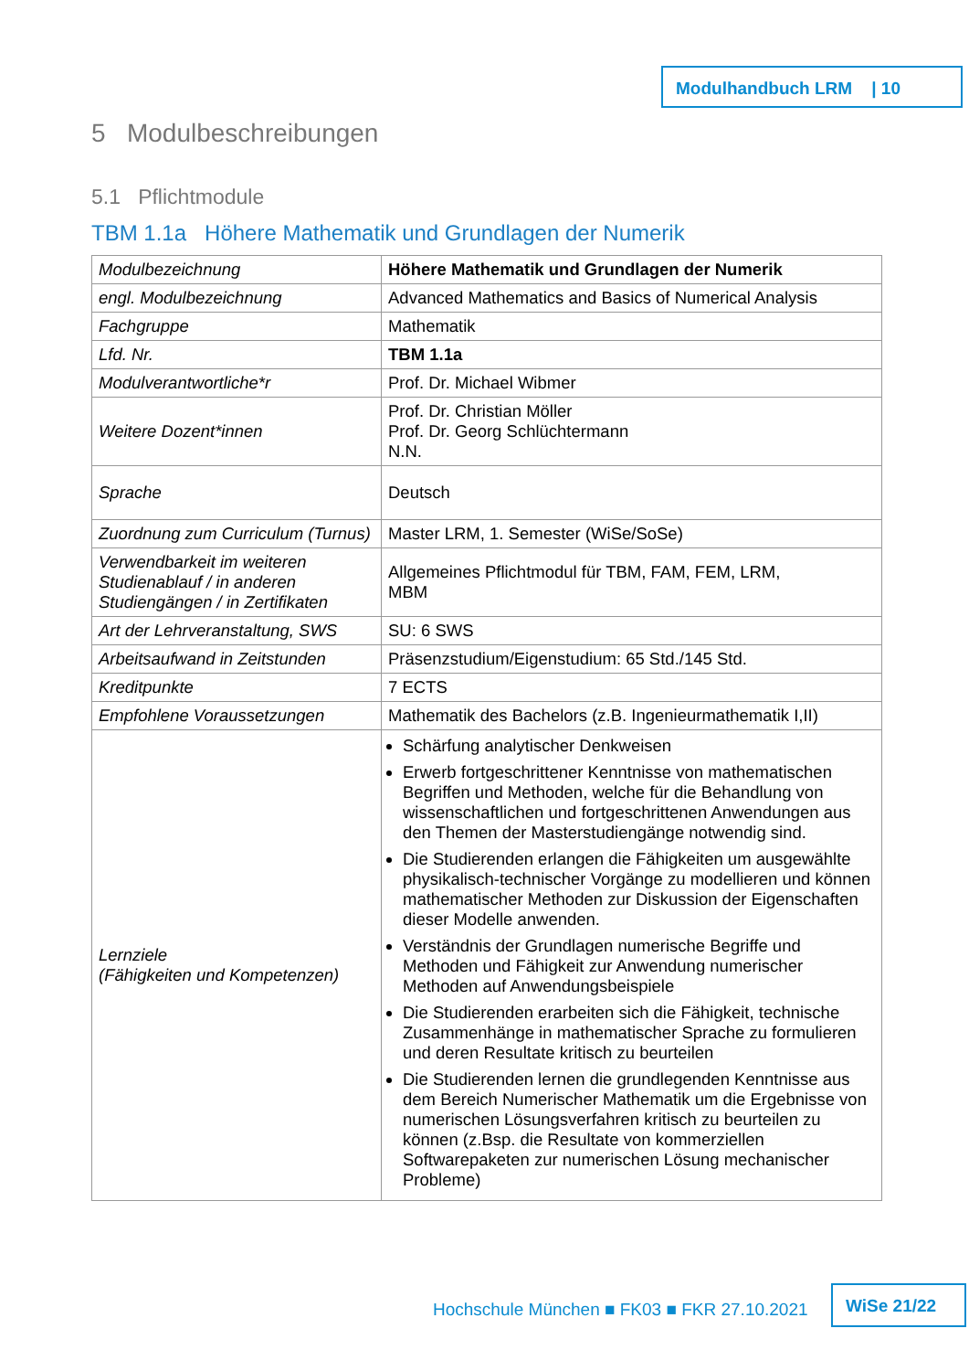Modulhandbuch LRM | 10
5 Modulbeschreibungen
5.1 Pflichtmodule
TBM 1.1a Höhere Mathematik und Grundlagen der Numerik
| Modulbezeichnung | Höhere Mathematik und Grundlagen der Numerik |
| engl. Modulbezeichnung | Advanced Mathematics and Basics of Numerical Analysis |
| Fachgruppe | Mathematik |
| Lfd. Nr. | TBM 1.1a |
| Modulverantwortliche*r | Prof. Dr. Michael Wibmer |
| Weitere Dozent*innen | Prof. Dr. Christian Möller Prof. Dr. Georg Schlüchtermann N.N. |
| Sprache | Deutsch |
| Zuordnung zum Curriculum (Turnus) | Master LRM, 1. Semester (WiSe/SoSe) |
| Verwendbarkeit im weiteren Studienablauf / in anderen Studiengängen / in Zertifikaten | Allgemeines Pflichtmodul für TBM, FAM, FEM, LRM, MBM |
| Art der Lehrveranstaltung, SWS | SU: 6 SWS |
| Arbeitsaufwand in Zeitstunden | Präsenzstudium/Eigenstudium: 65 Std./145 Std. |
| Kreditpunkte | 7 ECTS |
| Empfohlene Voraussetzungen | Mathematik des Bachelors (z.B. Ingenieurmathematik I,II) |
| Lernziele (Fähigkeiten und Kompetenzen) | Schärfung analytischer Denkweisen Erwerb fortgeschrittener Kenntnisse von mathematischen Begriffen und Methoden, welche für die Behandlung von wissenschaftlichen und fortgeschrittenen Anwendungen aus den Themen der Masterstudiengänge notwendig sind. Die Studierenden erlangen die Fähigkeiten um ausgewählte physikalisch-technischer Vorgänge zu modellieren und können mathematischer Methoden zur Diskussion der Eigenschaften dieser Modelle anwenden. Verständnis der Grundlagen numerische Begriffe und Methoden und Fähigkeit zur Anwendung numerischer Methoden auf Anwendungsbeispiele Die Studierenden erarbeiten sich die Fähigkeit, technische Zusammenhänge in mathematischer Sprache zu formulieren und deren Resultate kritisch zu beurteilen Die Studierenden lernen die grundlegenden Kenntnisse aus dem Bereich Numerischer Mathematik um die Ergebnisse von numerischen Lösungsverfahren kritisch zu beurteilen zu können (z.Bsp. die Resultate von kommerziellen Softwarepaketen zur numerischen Lösung mechanischer Probleme) |
Hochschule München ■ FK03 ■ FKR 27.10.2021
WiSe 21/22